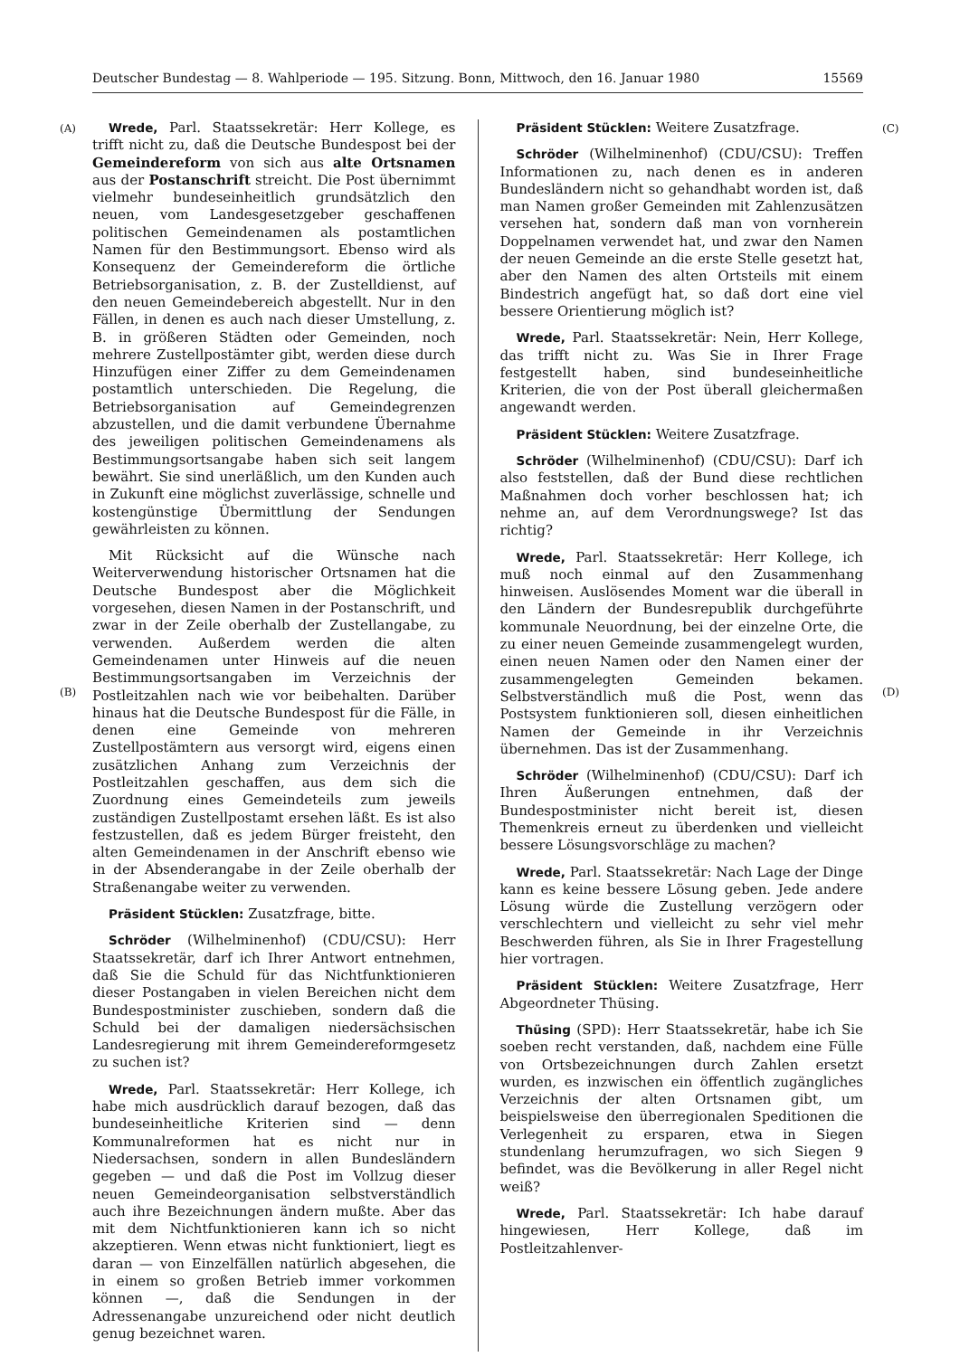Deutscher Bundestag — 8. Wahlperiode — 195. Sitzung. Bonn, Mittwoch, den 16. Januar 1980 15569
(A)
(B)
(C)
(D)
Wrede, Parl. Staatssekretär: Herr Kollege, es trifft nicht zu, daß die Deutsche Bundespost bei der Gemeindereform von sich aus alte Ortsnamen aus der Postanschrift streicht. Die Post übernimmt vielmehr bundeseinheitlich grundsätzlich den neuen, vom Landesgesetzgeber geschaffenen politischen Gemeindenamen als postamtlichen Namen für den Bestimmungsort. Ebenso wird als Konsequenz der Gemeindereform die örtliche Betriebsorganisation, z. B. der Zustelldienst, auf den neuen Gemeindebereich abgestellt. Nur in den Fällen, in denen es auch nach dieser Umstellung, z. B. in größeren Städten oder Gemeinden, noch mehrere Zustellpostämter gibt, werden diese durch Hinzufügen einer Ziffer zu dem Gemeindenamen postamtlich unterschieden. Die Regelung, die Betriebsorganisation auf Gemeindegrenzen abzustellen, und die damit verbundene Übernahme des jeweiligen politischen Gemeindenamens als Bestimmungsortsangabe haben sich seit langem bewährt. Sie sind unerläßlich, um den Kunden auch in Zukunft eine möglichst zuverlässige, schnelle und kostengünstige Übermittlung der Sendungen gewährleisten zu können.
Mit Rücksicht auf die Wünsche nach Weiterverwendung historischer Ortsnamen hat die Deutsche Bundespost aber die Möglichkeit vorgesehen, diesen Namen in der Postanschrift, und zwar in der Zeile oberhalb der Zustellangabe, zu verwenden. Außerdem werden die alten Gemeindenamen unter Hinweis auf die neuen Bestimmungsortsangaben im Verzeichnis der Postleitzahlen nach wie vor beibehalten. Darüber hinaus hat die Deutsche Bundespost für die Fälle, in denen eine Gemeinde von mehreren Zustellpostämtern aus versorgt wird, eigens einen zusätzlichen Anhang zum Verzeichnis der Postleitzahlen geschaffen, aus dem sich die Zuordnung eines Gemeindeteils zum jeweils zuständigen Zustellpostamt ersehen läßt. Es ist also festzustellen, daß es jedem Bürger freisteht, den alten Gemeindenamen in der Anschrift ebenso wie in der Absenderangabe in der Zeile oberhalb der Straßenangabe weiter zu verwenden.
Präsident Stücklen: Zusatzfrage, bitte.
Schröder (Wilhelminenhof) (CDU/CSU): Herr Staatssekretär, darf ich Ihrer Antwort entnehmen, daß Sie die Schuld für das Nichtfunktionieren dieser Postangaben in vielen Bereichen nicht dem Bundespostminister zuschieben, sondern daß die Schuld bei der damaligen niedersächsischen Landesregierung mit ihrem Gemeindereformgesetz zu suchen ist?
Wrede, Parl. Staatssekretär: Herr Kollege, ich habe mich ausdrücklich darauf bezogen, daß das bundeseinheitliche Kriterien sind — denn Kommunalreformen hat es nicht nur in Niedersachsen, sondern in allen Bundesländern gegeben — und daß die Post im Vollzug dieser neuen Gemeindeorganisation selbstverständlich auch ihre Bezeichnungen ändern mußte. Aber das mit dem Nichtfunktionieren kann ich so nicht akzeptieren. Wenn etwas nicht funktioniert, liegt es daran — von Einzelfällen natürlich abgesehen, die in einem so großen Betrieb immer vorkommen können —, daß die Sendungen in der Adressenangabe unzureichend oder nicht deutlich genug bezeichnet waren.
Präsident Stücklen: Weitere Zusatzfrage.
Schröder (Wilhelminenhof) (CDU/CSU): Treffen Informationen zu, nach denen es in anderen Bundesländern nicht so gehandhabt worden ist, daß man Namen großer Gemeinden mit Zahlenzusätzen versehen hat, sondern daß man von vornherein Doppelnamen verwendet hat, und zwar den Namen der neuen Gemeinde an die erste Stelle gesetzt hat, aber den Namen des alten Ortsteils mit einem Bindestrich angefügt hat, so daß dort eine viel bessere Orientierung möglich ist?
Wrede, Parl. Staatssekretär: Nein, Herr Kollege, das trifft nicht zu. Was Sie in Ihrer Frage festgestellt haben, sind bundeseinheitliche Kriterien, die von der Post überall gleichermaßen angewandt werden.
Präsident Stücklen: Weitere Zusatzfrage.
Schröder (Wilhelminenhof) (CDU/CSU): Darf ich also feststellen, daß der Bund diese rechtlichen Maßnahmen doch vorher beschlossen hat; ich nehme an, auf dem Verordnungswege? Ist das richtig?
Wrede, Parl. Staatssekretär: Herr Kollege, ich muß noch einmal auf den Zusammenhang hinweisen. Auslösendes Moment war die überall in den Ländern der Bundesrepublik durchgeführte kommunale Neuordnung, bei der einzelne Orte, die zu einer neuen Gemeinde zusammengelegt wurden, einen neuen Namen oder den Namen einer der zusammengelegten Gemeinden bekamen. Selbstverständlich muß die Post, wenn das Postsystem funktionieren soll, diesen einheitlichen Namen der Gemeinde in ihr Verzeichnis übernehmen. Das ist der Zusammenhang.
Schröder (Wilhelminenhof) (CDU/CSU): Darf ich Ihren Äußerungen entnehmen, daß der Bundespostminister nicht bereit ist, diesen Themenkreis erneut zu überdenken und vielleicht bessere Lösungsvorschläge zu machen?
Wrede, Parl. Staatssekretär: Nach Lage der Dinge kann es keine bessere Lösung geben. Jede andere Lösung würde die Zustellung verzögern oder verschlechtern und vielleicht zu sehr viel mehr Beschwerden führen, als Sie in Ihrer Fragestellung hier vortragen.
Präsident Stücklen: Weitere Zusatzfrage, Herr Abgeordneter Thüsing.
Thüsing (SPD): Herr Staatssekretär, habe ich Sie soeben recht verstanden, daß, nachdem eine Fülle von Ortsbezeichnungen durch Zahlen ersetzt wurden, es inzwischen ein öffentlich zugängliches Verzeichnis der alten Ortsnamen gibt, um beispielsweise den überregionalen Speditionen die Verlegenheit zu ersparen, etwa in Siegen stundenlang herumzufragen, wo sich Siegen 9 befindet, was die Bevölkerung in aller Regel nicht weiß?
Wrede, Parl. Staatssekretär: Ich habe darauf hingewiesen, Herr Kollege, daß im Postleitzahlenver-